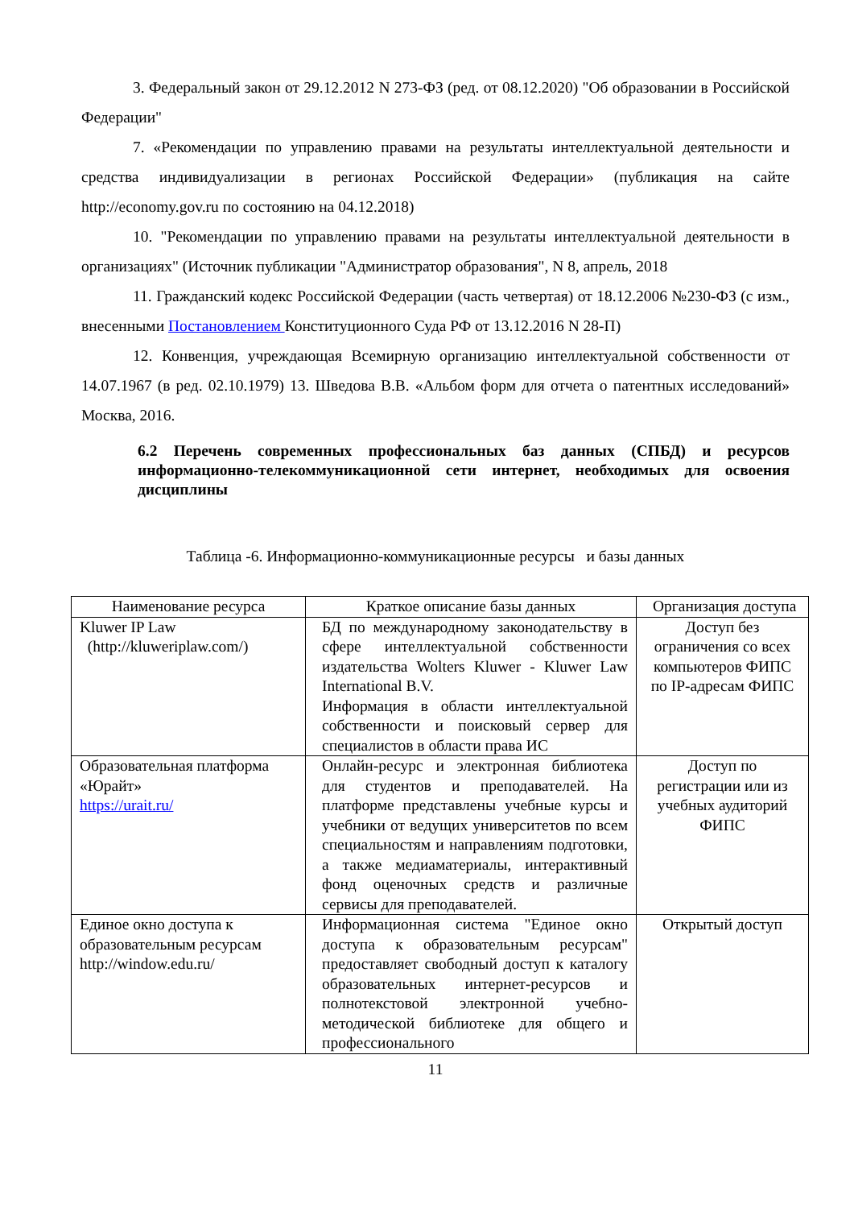3. Федеральный закон от 29.12.2012 N 273-ФЗ (ред. от 08.12.2020) "Об образовании в Российской Федерации"
7. «Рекомендации по управлению правами на результаты интеллектуальной деятельности и средства индивидуализации в регионах Российской Федерации» (публикация на сайте http://economy.gov.ru по состоянию на 04.12.2018)
10. "Рекомендации по управлению правами на результаты интеллектуальной деятельности в организациях" (Источник публикации "Администратор образования", N 8, апрель, 2018
11. Гражданский кодекс Российской Федерации (часть четвертая) от 18.12.2006 №230-ФЗ (с изм., внесенными Постановлением Конституционного Суда РФ от 13.12.2016 N 28-П)
12. Конвенция, учреждающая Всемирную организацию интеллектуальной собственности от 14.07.1967 (в ред. 02.10.1979) 13. Шведова В.В. «Альбом форм для отчета о патентных исследований» Москва, 2016.
6.2 Перечень современных профессиональных баз данных (СПБД) и ресурсов информационно-телекоммуникационной сети интернет, необходимых для освоения дисциплины
Таблица -6. Информационно-коммуникационные ресурсы и базы данных
| Наименование ресурса | Краткое описание базы данных | Организация доступа |
| Kluwer IP Law (http://kluweriplaw.com/) | БД по международному законодательству в сфере интеллектуальной собственности издательства Wolters Kluwer - Kluwer Law International B.V. Информация в области интеллектуальной собственности и поисковый сервер для специалистов в области права ИС | Доступ без ограничения со всех компьютеров ФИПС по IP-адресам ФИПС |
| Образовательная платформа «Юрайт» https://urait.ru/ | Онлайн-ресурс и электронная библиотека для студентов и преподавателей. На платформе представлены учебные курсы и учебники от ведущих университетов по всем специальностям и направлениям подготовки, а также медиаматериалы, интерактивный фонд оценочных средств и различные сервисы для преподавателей. | Доступ по регистрации или из учебных аудиторий ФИПС |
| Единое окно доступа к образовательным ресурсам http://window.edu.ru/ | Информационная система "Единое окно доступа к образовательным ресурсам" предоставляет свободный доступ к каталогу образовательных интернет-ресурсов и полнотекстовой электронной учебно-методической библиотеке для общего и профессионального | Открытый доступ |
11